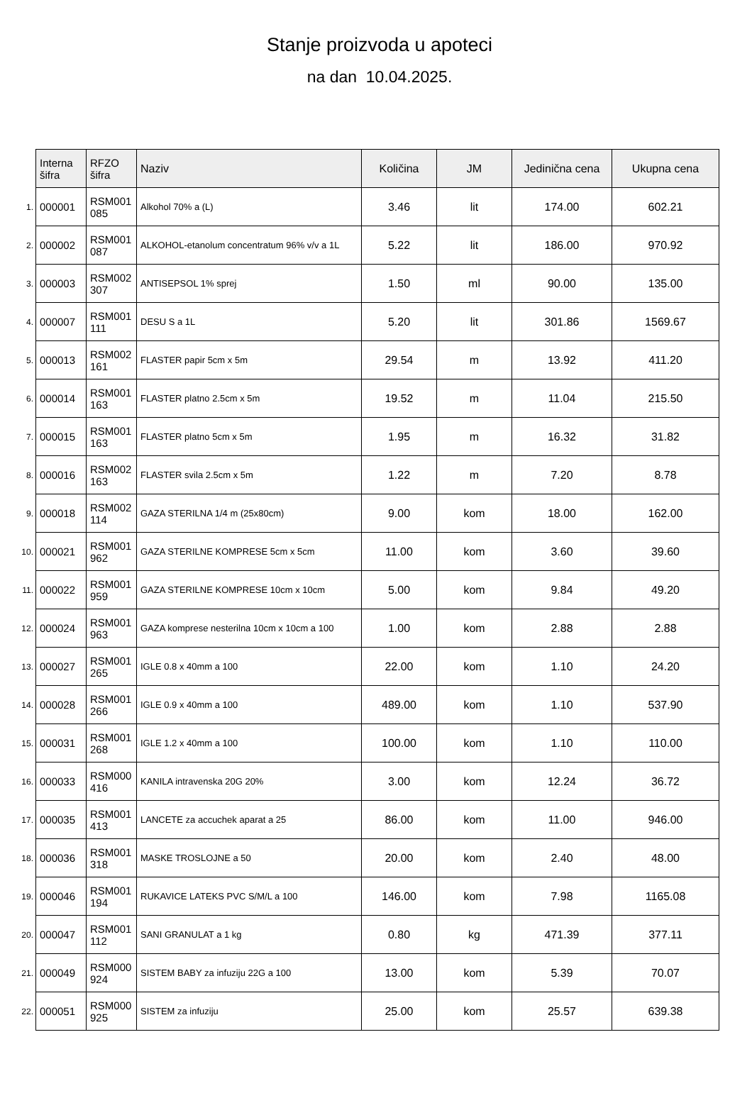Stanje proizvoda u apoteci
na dan 10.04.2025.
| | Interna šifra | RFZO šifra | Naziv | Količina | JM | Jedinična cena | Ukupna cena |
| 1. | 000001 | RSM001 085 | Alkohol 70% a (L) | 3.46 | lit | 174.00 | 602.21 |
| 2. | 000002 | RSM001 087 | ALKOHOL-etanolum concentratum 96% v/v a 1L | 5.22 | lit | 186.00 | 970.92 |
| 3. | 000003 | RSM002 307 | ANTISEPSOL 1% sprej | 1.50 | ml | 90.00 | 135.00 |
| 4. | 000007 | RSM001 111 | DESU S a 1L | 5.20 | lit | 301.86 | 1569.67 |
| 5. | 000013 | RSM002 161 | FLASTER papir 5cm x 5m | 29.54 | m | 13.92 | 411.20 |
| 6. | 000014 | RSM001 163 | FLASTER platno 2.5cm x 5m | 19.52 | m | 11.04 | 215.50 |
| 7. | 000015 | RSM001 163 | FLASTER platno 5cm x 5m | 1.95 | m | 16.32 | 31.82 |
| 8. | 000016 | RSM002 163 | FLASTER svila 2.5cm x 5m | 1.22 | m | 7.20 | 8.78 |
| 9. | 000018 | RSM002 114 | GAZA STERILNA 1/4 m (25x80cm) | 9.00 | kom | 18.00 | 162.00 |
| 10. | 000021 | RSM001 962 | GAZA STERILNE KOMPRESE 5cm x 5cm | 11.00 | kom | 3.60 | 39.60 |
| 11. | 000022 | RSM001 959 | GAZA STERILNE KOMPRESE 10cm x 10cm | 5.00 | kom | 9.84 | 49.20 |
| 12. | 000024 | RSM001 963 | GAZA komprese nesterilna 10cm x 10cm a 100 | 1.00 | kom | 2.88 | 2.88 |
| 13. | 000027 | RSM001 265 | IGLE 0.8 x 40mm a 100 | 22.00 | kom | 1.10 | 24.20 |
| 14. | 000028 | RSM001 266 | IGLE 0.9 x 40mm a 100 | 489.00 | kom | 1.10 | 537.90 |
| 15. | 000031 | RSM001 268 | IGLE 1.2 x 40mm a 100 | 100.00 | kom | 1.10 | 110.00 |
| 16. | 000033 | RSM000 416 | KANILA intravenska 20G 20% | 3.00 | kom | 12.24 | 36.72 |
| 17. | 000035 | RSM001 413 | LANCETE za accuchek aparat a 25 | 86.00 | kom | 11.00 | 946.00 |
| 18. | 000036 | RSM001 318 | MASKE TROSLOJNE a 50 | 20.00 | kom | 2.40 | 48.00 |
| 19. | 000046 | RSM001 194 | RUKAVICE LATEKS PVC S/M/L a 100 | 146.00 | kom | 7.98 | 1165.08 |
| 20. | 000047 | RSM001 112 | SANI GRANULAT a 1 kg | 0.80 | kg | 471.39 | 377.11 |
| 21. | 000049 | RSM000 924 | SISTEM BABY za infuziju 22G a 100 | 13.00 | kom | 5.39 | 70.07 |
| 22. | 000051 | RSM000 925 | SISTEM za infuziju | 25.00 | kom | 25.57 | 639.38 |